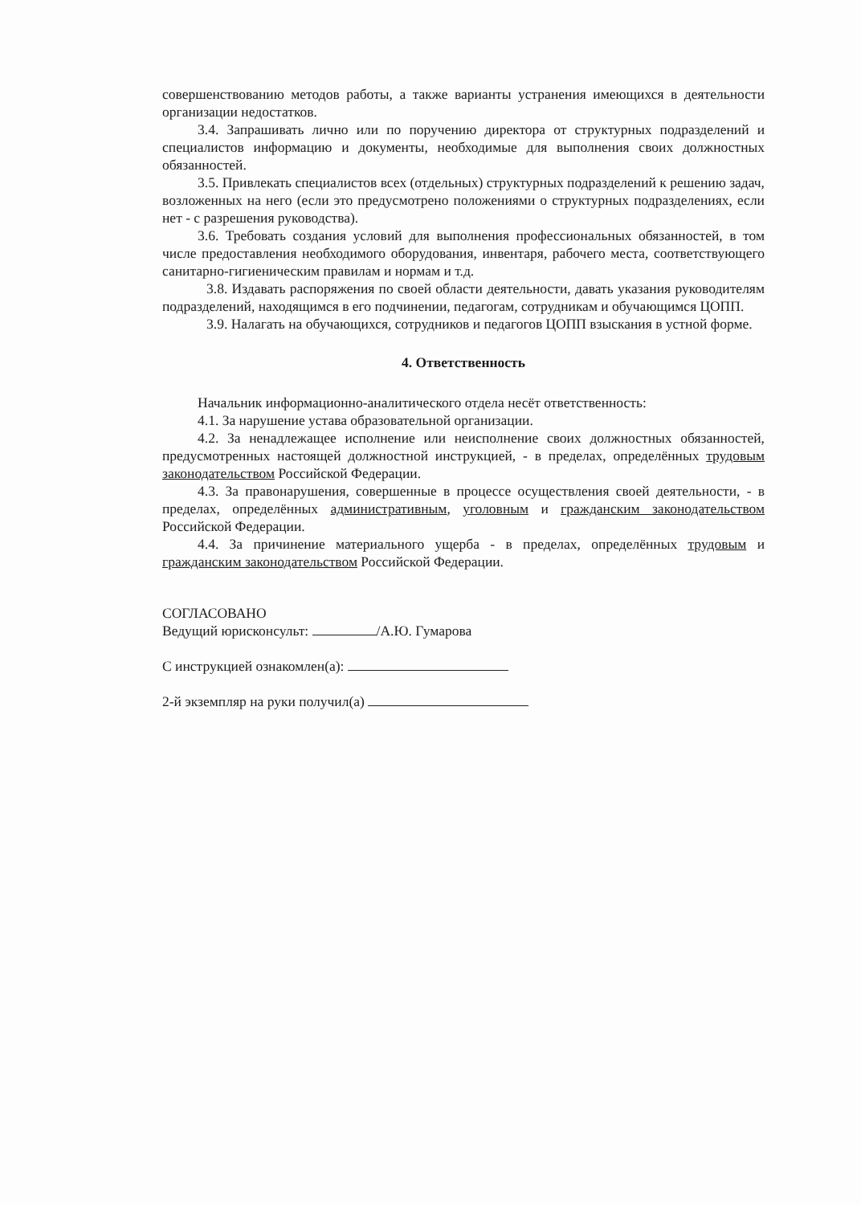совершенствованию методов работы, а также варианты устранения имеющихся в деятельности организации недостатков.
3.4. Запрашивать лично или по поручению директора от структурных подразделений и специалистов информацию и документы, необходимые для выполнения своих должностных обязанностей.
3.5. Привлекать специалистов всех (отдельных) структурных подразделений к решению задач, возложенных на него (если это предусмотрено положениями о структурных подразделениях, если нет - с разрешения руководства).
3.6. Требовать создания условий для выполнения профессиональных обязанностей, в том числе предоставления необходимого оборудования, инвентаря, рабочего места, соответствующего санитарно-гигиеническим правилам и нормам и т.д.
3.8. Издавать распоряжения по своей области деятельности, давать указания руководителям подразделений, находящимся в его подчинении, педагогам, сотрудникам и обучающимся ЦОПП.
3.9. Налагать на обучающихся, сотрудников и педагогов ЦОПП взыскания в устной форме.
4. Ответственность
Начальник информационно-аналитического отдела несёт ответственность:
4.1. За нарушение устава образовательной организации.
4.2. За ненадлежащее исполнение или неисполнение своих должностных обязанностей, предусмотренных настоящей должностной инструкцией, - в пределах, определённых трудовым законодательством Российской Федерации.
4.3. За правонарушения, совершенные в процессе осуществления своей деятельности, - в пределах, определённых административным, уголовным и гражданским законодательством Российской Федерации.
4.4. За причинение материального ущерба - в пределах, определённых трудовым и гражданским законодательством Российской Федерации.
СОГЛАСОВАНО
Ведущий юрисконсульт: /А.Ю. Гумарова
С инструкцией ознакомлен(а):
2-й экземпляр на руки получил(а)